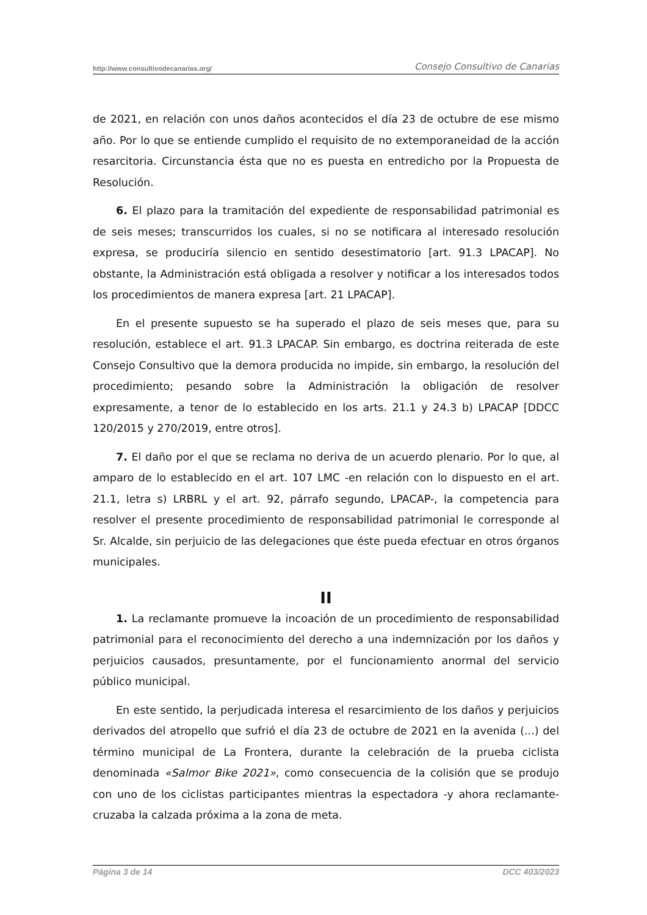http://www.consultivodecanarias.org/ Consejo Consultivo de Canarias
de 2021, en relación con unos daños acontecidos el día 23 de octubre de ese mismo año. Por lo que se entiende cumplido el requisito de no extemporaneidad de la acción resarcitoria. Circunstancia ésta que no es puesta en entredicho por la Propuesta de Resolución.
6. El plazo para la tramitación del expediente de responsabilidad patrimonial es de seis meses; transcurridos los cuales, si no se notificara al interesado resolución expresa, se produciría silencio en sentido desestimatorio [art. 91.3 LPACAP]. No obstante, la Administración está obligada a resolver y notificar a los interesados todos los procedimientos de manera expresa [art. 21 LPACAP].
En el presente supuesto se ha superado el plazo de seis meses que, para su resolución, establece el art. 91.3 LPACAP. Sin embargo, es doctrina reiterada de este Consejo Consultivo que la demora producida no impide, sin embargo, la resolución del procedimiento; pesando sobre la Administración la obligación de resolver expresamente, a tenor de lo establecido en los arts. 21.1 y 24.3 b) LPACAP [DDCC 120/2015 y 270/2019, entre otros].
7. El daño por el que se reclama no deriva de un acuerdo plenario. Por lo que, al amparo de lo establecido en el art. 107 LMC -en relación con lo dispuesto en el art. 21.1, letra s) LRBRL y el art. 92, párrafo segundo, LPACAP-, la competencia para resolver el presente procedimiento de responsabilidad patrimonial le corresponde al Sr. Alcalde, sin perjuicio de las delegaciones que éste pueda efectuar en otros órganos municipales.
II
1. La reclamante promueve la incoación de un procedimiento de responsabilidad patrimonial para el reconocimiento del derecho a una indemnización por los daños y perjuicios causados, presuntamente, por el funcionamiento anormal del servicio público municipal.
En este sentido, la perjudicada interesa el resarcimiento de los daños y perjuicios derivados del atropello que sufrió el día 23 de octubre de 2021 en la avenida (...) del término municipal de La Frontera, durante la celebración de la prueba ciclista denominada «Salmor Bike 2021», como consecuencia de la colisión que se produjo con uno de los ciclistas participantes mientras la espectadora -y ahora reclamante- cruzaba la calzada próxima a la zona de meta.
Página 3 de 14 DCC 403/2023